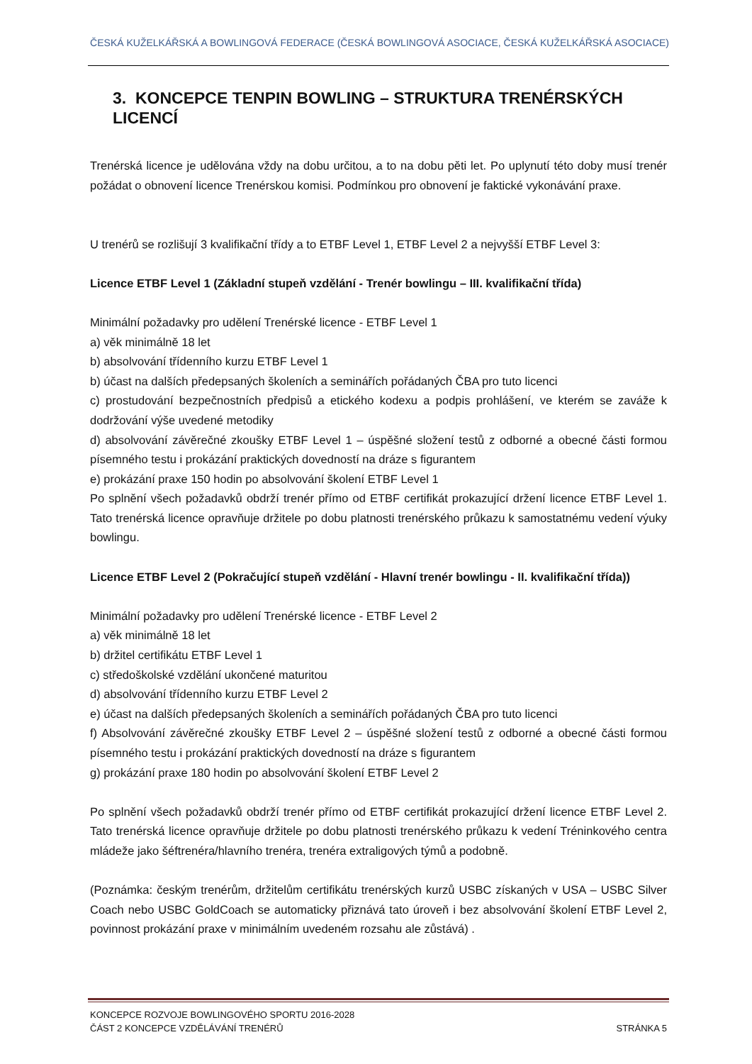ČESKÁ KUŽELKÁŘSKÁ A BOWLINGOVÁ FEDERACE (ČESKÁ BOWLINGOVÁ ASOCIACE, ČESKÁ KUŽELKÁŘSKÁ ASOCIACE)
3. KONCEPCE TENPIN BOWLING – STRUKTURA TRENÉRSKÝCH LICENCÍ
Trenérská licence je udělována vždy na dobu určitou, a to na dobu pěti let. Po uplynutí této doby musí trenér požádat o obnovení licence Trenérskou komisi. Podmínkou pro obnovení je faktické vykonávání praxe.
U trenérů se rozlišují 3 kvalifikační třídy a to ETBF Level 1, ETBF Level 2 a nejvyšší ETBF Level 3:
Licence ETBF Level 1 (Základní stupeň vzdělání - Trenér bowlingu – III. kvalifikační třída)
Minimální požadavky pro udělení Trenérské licence - ETBF Level 1
a) věk minimálně 18 let
b) absolvování třídenního kurzu ETBF Level 1
b) účast na dalších předepsaných školeních a seminářích pořádaných ČBA pro tuto licenci
c) prostudování bezpečnostních předpisů a etického kodexu a podpis prohlášení, ve kterém se zaváže k dodržování výše uvedené metodiky
d) absolvování závěrečné zkoušky ETBF Level 1 – úspěšné složení testů z odborné a obecné části formou písemného testu i prokázání praktických dovedností na dráze s figurantem
e) prokázání praxe 150 hodin po absolvování školení ETBF Level 1
Po splnění všech požadavků obdrží trenér přímo od ETBF certifikát prokazující držení licence ETBF Level 1. Tato trenérská licence opravňuje držitele po dobu platnosti trenérského průkazu k samostatnému vedení výuky bowlingu.
Licence ETBF Level 2 (Pokračující stupeň vzdělání - Hlavní trenér bowlingu - II. kvalifikační třída))
Minimální požadavky pro udělení Trenérské licence - ETBF Level 2
a) věk minimálně 18 let
b) držitel certifikátu ETBF Level 1
c) středoškolské vzdělání ukončené maturitou
d) absolvování třídenního kurzu ETBF Level 2
e) účast na dalších předepsaných školeních a seminářích pořádaných ČBA pro tuto licenci
f) Absolvování závěrečné zkoušky ETBF Level 2 – úspěšné složení testů z odborné a obecné části formou písemného testu i prokázání praktických dovedností na dráze s figurantem
g) prokázání praxe 180 hodin po absolvování školení ETBF Level 2
Po splnění všech požadavků obdrží trenér přímo od ETBF certifikát prokazující držení licence ETBF Level 2. Tato trenérská licence opravňuje držitele po dobu platnosti trenérského průkazu k vedení Tréninkového centra mládeže jako šéftrenéra/hlavního trenéra, trenéra extraligových týmů a podobně.
(Poznámka: českým trenérům, držitelům certifikátu trenérských kurzů USBC získaných v USA – USBC Silver Coach nebo USBC GoldCoach se automaticky přiznává tato úroveň i bez absolvování školení ETBF Level 2, povinnost prokázání praxe v minimálním uvedeném rozsahu ale zůstává) .
KONCEPCE ROZVOJE BOWLINGOVÉHO SPORTU 2016-2028
ČÁST 2 KONCEPCE VZDĚLÁVÁNÍ TRENÉRŮ
STRÁNKA 5